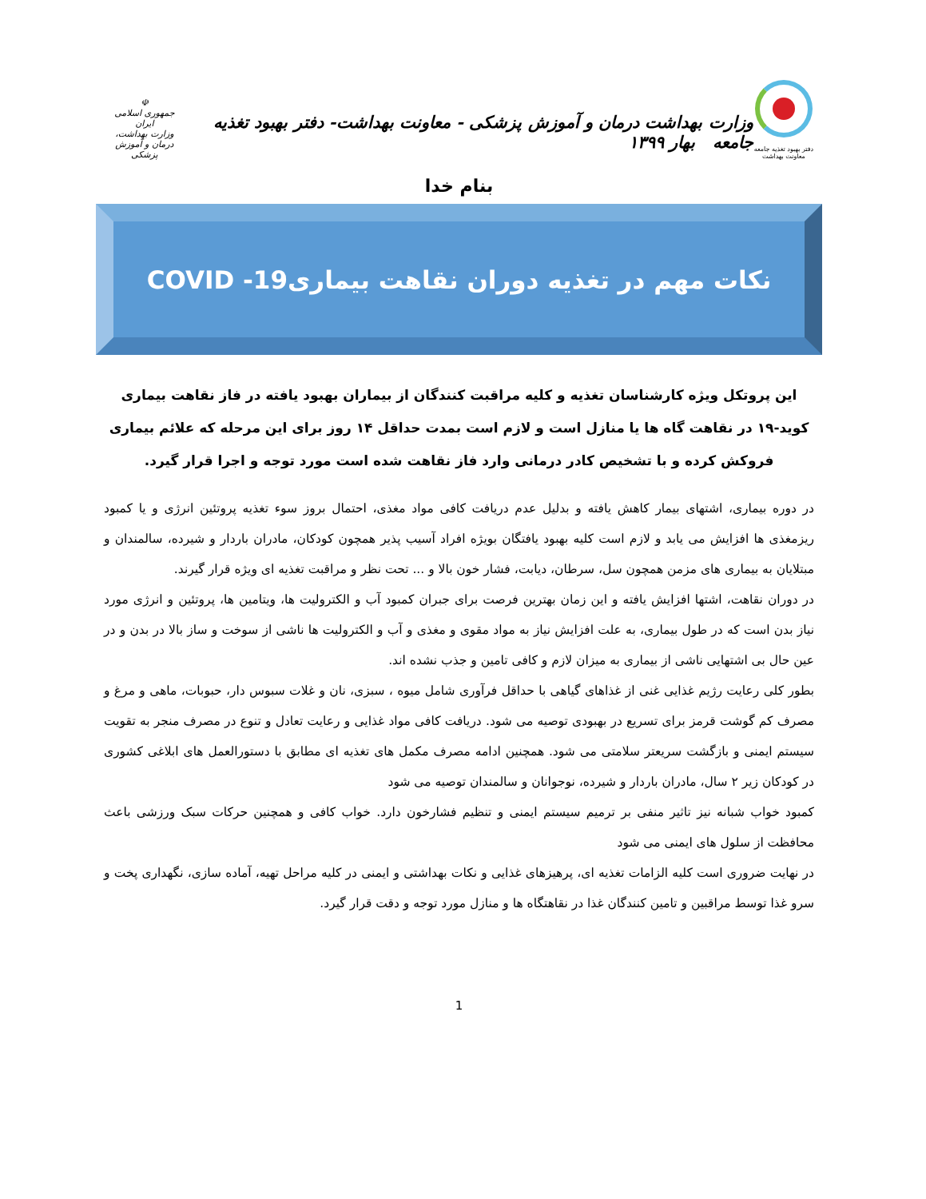دفتر بهبود تغذیه جامعه
معاونت بهداشت
وزارت بهداشت درمان و آموزش پزشکی - معاونت بهداشت- دفتر بهبود تغذیه جامعه بهار ۱۳۹۹
☫
جمهوری اسلامی ایران
وزارت بهداشت، درمان و آموزش پزشکی
بنام خدا
نکات مهم در تغذیه دوران نقاهت بیماریCOVID -19
این پروتکل ویژه کارشناسان تغذیه و کلیه مراقبت کنندگان از بیماران بهبود یافته در فاز نقاهت بیماری کوید-۱۹ در نقاهت گاه ها یا منازل است و لازم است بمدت حداقل ۱۴ روز برای این مرحله که علائم بیماری فروکش کرده و با تشخیص کادر درمانی وارد فاز نقاهت شده است مورد توجه و اجرا قرار گیرد.
در دوره بیماری، اشتهای بیمار کاهش یافته و بدلیل عدم دریافت کافی مواد مغذی، احتمال بروز سوء تغذیه پروتئین انرژی و یا کمبود ریزمغذی ها افزایش می یابد و لازم است کلیه بهبود یافتگان بویژه افراد آسیب پذیر همچون کودکان، مادران باردار و شیرده، سالمندان و مبتلایان به بیماری های مزمن همچون سل، سرطان، دیابت، فشار خون بالا و ... تحت نظر و مراقبت تغذیه ای ویژه قرار گیرند.
در دوران نقاهت، اشتها افزایش یافته و این زمان بهترین فرصت برای جبران کمبود آب و الکترولیت ها، ویتامین ها، پروتئین و انرژی مورد نیاز بدن است که در طول بیماری، به علت افزایش نیاز به مواد مقوی و مغذی و آب و الکترولیت ها ناشی از سوخت و ساز بالا در بدن و در عین حال بی اشتهایی ناشی از بیماری به میزان لازم و کافی تامین و جذب نشده اند.
بطور کلی رعایت رژیم غذایی غنی از غذاهای گیاهی با حداقل فرآوری شامل میوه ، سبزی، نان و غلات سبوس دار، حبوبات، ماهی و مرغ و مصرف کم گوشت قرمز برای تسریع در بهبودی توصیه می شود. دریافت کافی مواد غذایی و رعایت تعادل و تنوع در مصرف منجر به تقویت سیستم ایمنی و بازگشت سریعتر سلامتی می شود. همچنین ادامه مصرف مکمل های تغذیه ای مطابق با دستورالعمل های ابلاغی کشوری در کودکان زیر ۲ سال، مادران باردار و شیرده، نوجوانان و سالمندان توصیه می شود
کمبود خواب شبانه نیز تاثیر منفی بر ترمیم سیستم ایمنی و تنظیم فشارخون دارد. خواب کافی و همچنین حرکات سبک ورزشی باعث محافظت از سلول های ایمنی می شود
در نهایت ضروری است کلیه الزامات تغذیه ای، پرهیزهای غذایی و نکات بهداشتی و ایمنی در کلیه مراحل تهیه، آماده سازی، نگهداری پخت و سرو غذا توسط مراقبین و تامین کنندگان غذا در نقاهتگاه ها و منازل مورد توجه و دقت قرار گیرد.
1